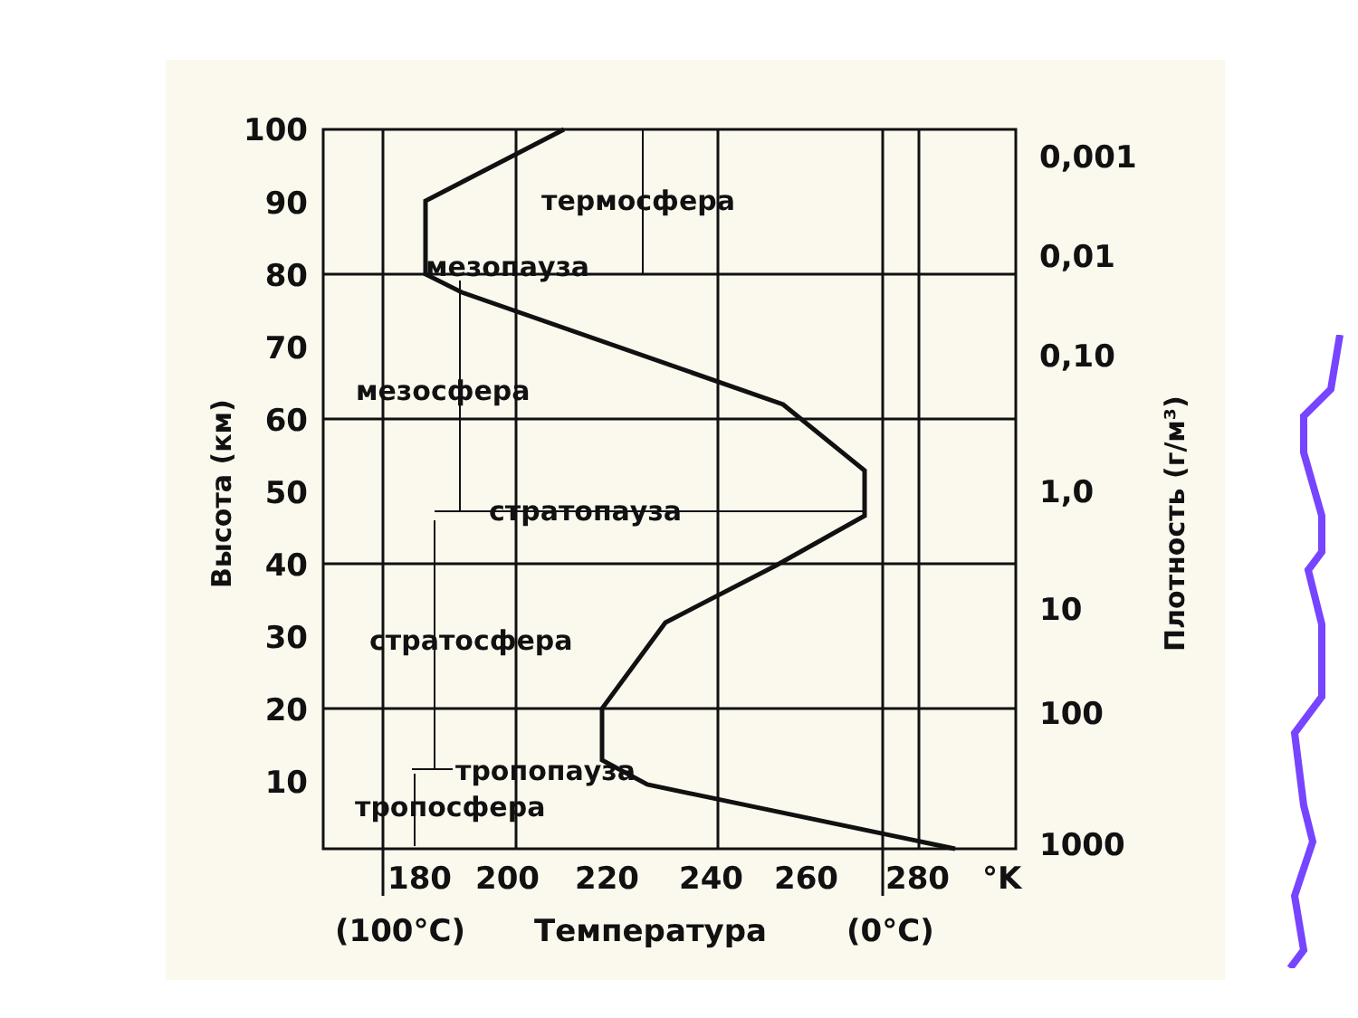термосфера
мезопауза
мезосфера
стратопауза
стратосфера
тропопауза
тропосфера
100
90
80
70
60
50
40
30
20
10
0,001
0,01
0,10
1,0
10
100
1000
180
200
220
240
260
280
°K
(100°C)
Температура
(0°C)
Высота (км)
Плотность (г/м³)